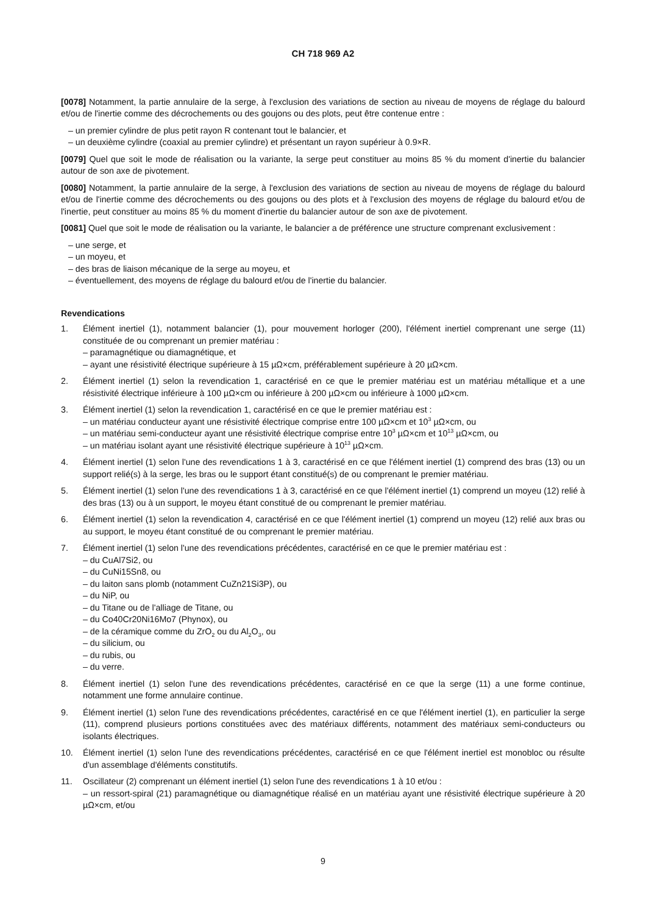CH 718 969 A2
[0078] Notamment, la partie annulaire de la serge, à l'exclusion des variations de section au niveau de moyens de réglage du balourd et/ou de l'inertie comme des décrochements ou des goujons ou des plots, peut être contenue entre :
– un premier cylindre de plus petit rayon R contenant tout le balancier, et
– un deuxième cylindre (coaxial au premier cylindre) et présentant un rayon supérieur à 0.9×R.
[0079] Quel que soit le mode de réalisation ou la variante, la serge peut constituer au moins 85 % du moment d'inertie du balancier autour de son axe de pivotement.
[0080] Notamment, la partie annulaire de la serge, à l'exclusion des variations de section au niveau de moyens de réglage du balourd et/ou de l'inertie comme des décrochements ou des goujons ou des plots et à l'exclusion des moyens de réglage du balourd et/ou de l'inertie, peut constituer au moins 85 % du moment d'inertie du balancier autour de son axe de pivotement.
[0081] Quel que soit le mode de réalisation ou la variante, le balancier a de préférence une structure comprenant exclusivement :
– une serge, et
– un moyeu, et
– des bras de liaison mécanique de la serge au moyeu, et
– éventuellement, des moyens de réglage du balourd et/ou de l'inertie du balancier.
Revendications
1. Élément inertiel (1), notamment balancier (1), pour mouvement horloger (200), l'élément inertiel comprenant une serge (11) constituée de ou comprenant un premier matériau :
– paramagnétique ou diamagnétique, et
– ayant une résistivité électrique supérieure à 15 µΩ×cm, préférablement supérieure à 20 µΩ×cm.
2. Élément inertiel (1) selon la revendication 1, caractérisé en ce que le premier matériau est un matériau métallique et a une résistivité électrique inférieure à 100 µΩ×cm ou inférieure à 200 µΩ×cm ou inférieure à 1000 µΩ×cm.
3. Élément inertiel (1) selon la revendication 1, caractérisé en ce que le premier matériau est :
– un matériau conducteur ayant une résistivité électrique comprise entre 100 µΩ×cm et 10<sup>3</sup> µΩ×cm, ou
– un matériau semi-conducteur ayant une résistivité électrique comprise entre 10<sup>3</sup> µΩ×cm et 10<sup>13</sup> µΩ×cm, ou
– un matériau isolant ayant une résistivité électrique supérieure à 10<sup>13</sup> µΩ×cm.
4. Élément inertiel (1) selon l'une des revendications 1 à 3, caractérisé en ce que l'élément inertiel (1) comprend des bras (13) ou un support relié(s) à la serge, les bras ou le support étant constitué(s) de ou comprenant le premier matériau.
5. Élément inertiel (1) selon l'une des revendications 1 à 3, caractérisé en ce que l'élément inertiel (1) comprend un moyeu (12) relié à des bras (13) ou à un support, le moyeu étant constitué de ou comprenant le premier matériau.
6. Élément inertiel (1) selon la revendication 4, caractérisé en ce que l'élément inertiel (1) comprend un moyeu (12) relié aux bras ou au support, le moyeu étant constitué de ou comprenant le premier matériau.
7. Élément inertiel (1) selon l'une des revendications précédentes, caractérisé en ce que le premier matériau est :
– du CuAl7Si2, ou
– du CuNi15Sn8, ou
– du laiton sans plomb (notamment CuZn21Si3P), ou
– du NiP, ou
– du Titane ou de l'alliage de Titane, ou
– du Co40Cr20Ni16Mo7 (Phynox), ou
– de la céramique comme du ZrO<sub>2</sub> ou du Al<sub>2</sub>O<sub>3</sub>, ou
– du silicium, ou
– du rubis, ou
– du verre.
8. Élément inertiel (1) selon l'une des revendications précédentes, caractérisé en ce que la serge (11) a une forme continue, notamment une forme annulaire continue.
9. Élément inertiel (1) selon l'une des revendications précédentes, caractérisé en ce que l'élément inertiel (1), en particulier la serge (11), comprend plusieurs portions constituées avec des matériaux différents, notamment des matériaux semi-conducteurs ou isolants électriques.
10. Élément inertiel (1) selon l'une des revendications précédentes, caractérisé en ce que l'élément inertiel est monobloc ou résulte d'un assemblage d'éléments constitutifs.
11. Oscillateur (2) comprenant un élément inertiel (1) selon l'une des revendications 1 à 10 et/ou :
– un ressort-spiral (21) paramagnétique ou diamagnétique réalisé en un matériau ayant une résistivité électrique supérieure à 20 µΩ×cm, et/ou
9